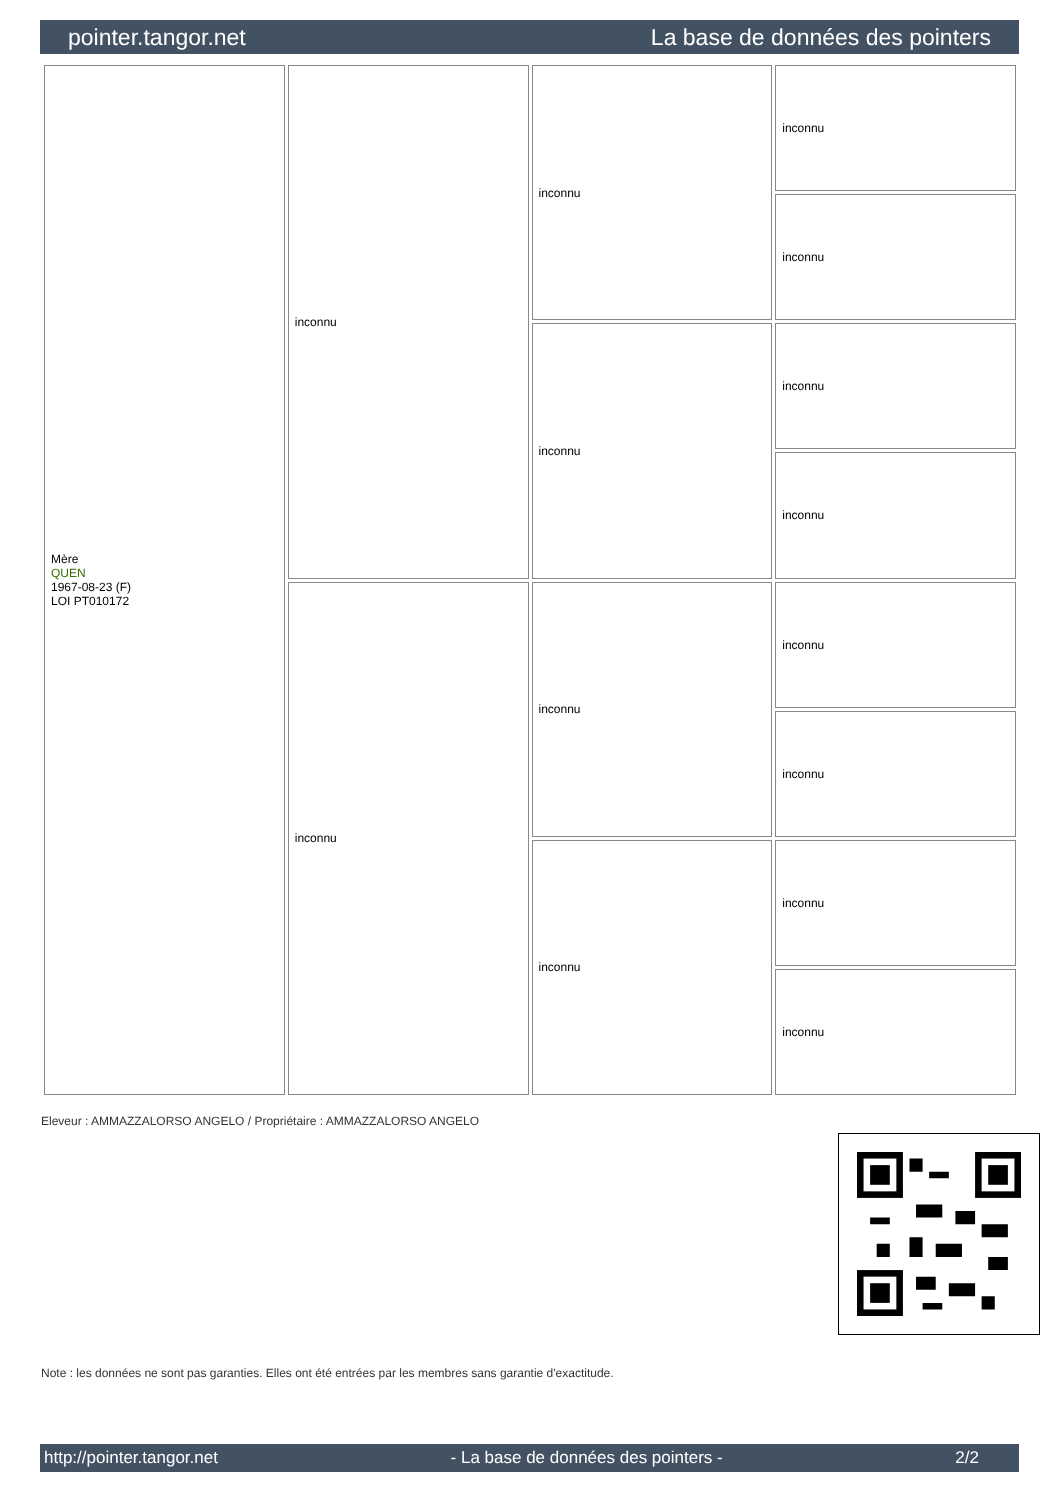pointer.tangor.net La base de données des pointers
| Mère QUEN 1967-08-23 (F) LOI PT010172 | inconnu | inconnu | inconnu |
| | | | inconnu |
| | | inconnu | inconnu |
| | | | inconnu |
| | inconnu | inconnu | inconnu |
| | | | inconnu |
| | | inconnu | inconnu |
| | | | inconnu |
Eleveur : AMMAZZALORSO ANGELO / Propriétaire : AMMAZZALORSO ANGELO
Note : les données ne sont pas garanties. Elles ont été entrées par les membres sans garantie d'exactitude.
http://pointer.tangor.net - La base de données des pointers - 2/2